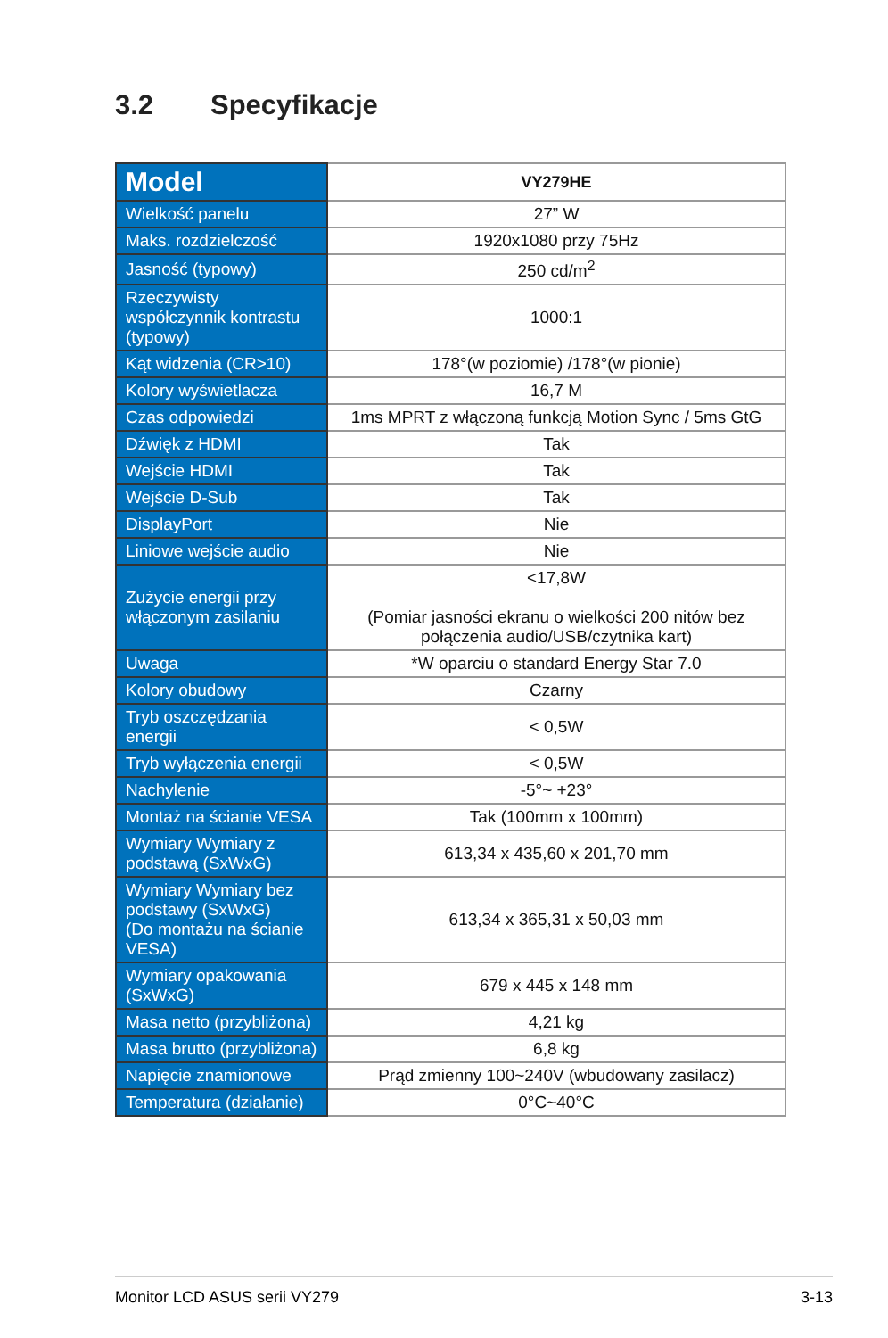3.2 Specyfikacje
| Model | VY279HE |
| --- | --- |
| Wielkość panelu | 27” W |
| Maks. rozdzielczość | 1920x1080 przy 75Hz |
| Jasność (typowy) | 250 cd/m<sup>2</sup> |
| Rzeczywisty współczynnik kontrastu (typowy) | 1000:1 |
| Kąt widzenia (CR>10) | 178°(w poziomie) /178°(w pionie) |
| Kolory wyświetlacza | 16,7 M |
| Czas odpowiedzi | 1ms MPRT z włączoną funkcją Motion Sync / 5ms GtG |
| Dźwięk z HDMI | Tak |
| Wejście HDMI | Tak |
| Wejście D-Sub | Tak |
| DisplayPort | Nie |
| Liniowe wejście audio | Nie |
| Zużycie energii przy włączonym zasilaniu | <17,8W (Pomiar jasności ekranu o wielkości 200 nitów bez połączenia audio/USB/czytnika kart) |
| Uwaga | *W oparciu o standard Energy Star 7.0 |
| Kolory obudowy | Czarny |
| Tryb oszczędzania energii | < 0,5W |
| Tryb wyłączenia energii | < 0,5W |
| Nachylenie | -5°~ +23° |
| Montaż na ścianie VESA | Tak (100mm x 100mm) |
| Wymiary Wymiary z podstawą (SxWxG) | 613,34 x 435,60 x 201,70 mm |
| Wymiary Wymiary bez podstawy (SxWxG) (Do montażu na ścianie VESA) | 613,34 x 365,31 x 50,03 mm |
| Wymiary opakowania (SxWxG) | 679 x 445 x 148 mm |
| Masa netto (przybliżona) | 4,21 kg |
| Masa brutto (przybliżona) | 6,8 kg |
| Napięcie znamionowe | Prąd zmienny 100~240V (wbudowany zasilacz) |
| Temperatura (działanie) | 0°C~40°C |
Monitor LCD ASUS serii VY279 3-13